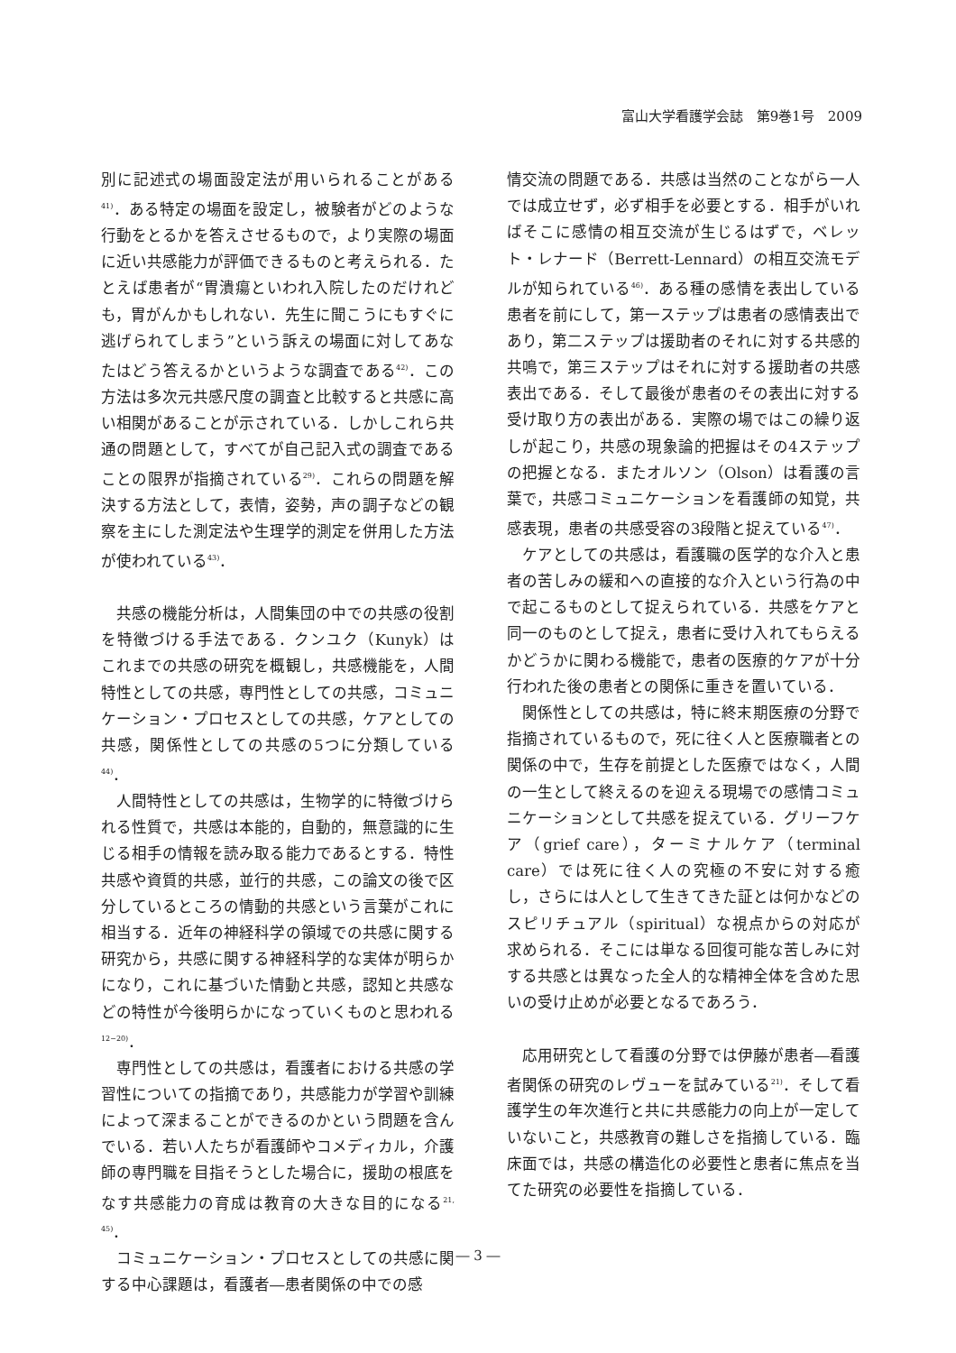富山大学看護学会誌　第9巻1号　2009
別に記述式の場面設定法が用いられることがある<sup>41)</sup>．ある特定の場面を設定し，被験者がどのような行動をとるかを答えさせるもので，より実際の場面に近い共感能力が評価できるものと考えられる．たとえば患者が“胃潰瘍といわれ入院したのだけれども，胃がんかもしれない．先生に聞こうにもすぐに逃げられてしまう”という訴えの場面に対してあなたはどう答えるかというような調査である<sup>42)</sup>．この方法は多次元共感尺度の調査と比較すると共感に高い相関があることが示されている．しかしこれら共通の問題として，すべてが自己記入式の調査であることの限界が指摘されている<sup>29)</sup>．これらの問題を解決する方法として，表情，姿勢，声の調子などの観察を主にした測定法や生理学的測定を併用した方法が使われている<sup>43)</sup>．
共感の機能分析は，人間集団の中での共感の役割を特徴づける手法である．クンユク（Kunyk）はこれまでの共感の研究を概観し，共感機能を，人間特性としての共感，専門性としての共感，コミュニケーション・プロセスとしての共感，ケアとしての共感，関係性としての共感の5つに分類している<sup>44)</sup>．
人間特性としての共感は，生物学的に特徴づけられる性質で，共感は本能的，自動的，無意識的に生じる相手の情報を読み取る能力であるとする．特性共感や資質的共感，並行的共感，この論文の後で区分しているところの情動的共感という言葉がこれに相当する．近年の神経科学の領域での共感に関する研究から，共感に関する神経科学的な実体が明らかになり，これに基づいた情動と共感，認知と共感などの特性が今後明らかになっていくものと思われる<sup>12−20)</sup>．
専門性としての共感は，看護者における共感の学習性についての指摘であり，共感能力が学習や訓練によって深まることができるのかという問題を含んでいる．若い人たちが看護師やコメディカル，介護師の専門職を目指そうとした場合に，援助の根底をなす共感能力の育成は教育の大きな目的になる<sup>21, 45)</sup>．
コミュニケーション・プロセスとしての共感に関する中心課題は，看護者―患者関係の中での感
情交流の問題である．共感は当然のことながら一人では成立せず，必ず相手を必要とする．相手がいればそこに感情の相互交流が生じるはずで，ベレット・レナード（Berrett-Lennard）の相互交流モデルが知られている<sup>46)</sup>．ある種の感情を表出している患者を前にして，第一ステップは患者の感情表出であり，第二ステップは援助者のそれに対する共感的共鳴で，第三ステップはそれに対する援助者の共感表出である．そして最後が患者のその表出に対する受け取り方の表出がある．実際の場ではこの繰り返しが起こり，共感の現象論的把握はその4ステップの把握となる．またオルソン（Olson）は看護の言葉で，共感コミュニケーションを看護師の知覚，共感表現，患者の共感受容の3段階と捉えている<sup>47)</sup>．
ケアとしての共感は，看護職の医学的な介入と患者の苦しみの緩和への直接的な介入という行為の中で起こるものとして捉えられている．共感をケアと同一のものとして捉え，患者に受け入れてもらえるかどうかに関わる機能で，患者の医療的ケアが十分行われた後の患者との関係に重きを置いている．
関係性としての共感は，特に終末期医療の分野で指摘されているもので，死に往く人と医療職者との関係の中で，生存を前提とした医療ではなく，人間の一生として終えるのを迎える現場での感情コミュニケーションとして共感を捉えている．グリーフケア（grief care），ターミナルケア（terminal care）では死に往く人の究極の不安に対する癒し，さらには人として生きてきた証とは何かなどのスピリチュアル（spiritual）な視点からの対応が求められる．そこには単なる回復可能な苦しみに対する共感とは異なった全人的な精神全体を含めた思いの受け止めが必要となるであろう．
応用研究として看護の分野では伊藤が患者―看護者関係の研究のレヴューを試みている<sup>21)</sup>．そして看護学生の年次進行と共に共感能力の向上が一定していないこと，共感教育の難しさを指摘している．臨床面では，共感の構造化の必要性と患者に焦点を当てた研究の必要性を指摘している．
― 3 ―